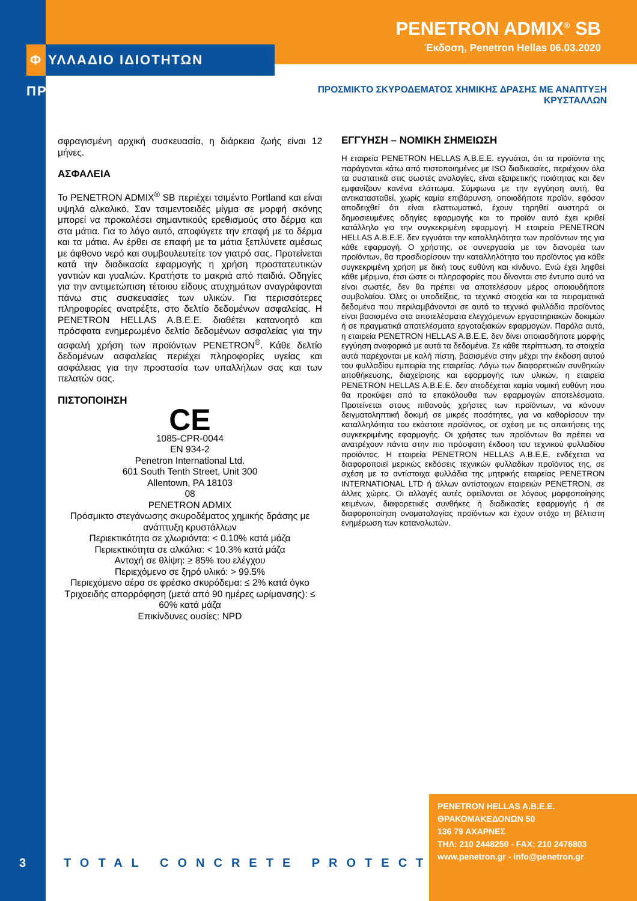PENETRON ADMIX<sup>®</sup> SB
Έκδοση, Penetron Hellas 06.03.2020
Φ ΥΛΛΑΔΙΟ ΙΔΙΟΤΗΤΩΝ ΠΡΟΪΟΝΤΟΣ
ΠΡΟΣΜΙΚΤΟ ΣΚΥΡΟΔΕΜΑΤΟΣ ΧΗΜΙΚΗΣ ΔΡΑΣΗΣ ΜΕ ΑΝΑΠΤΥΞΗ ΚΡΥΣΤΑΛΛΩΝ
σφραγισμένη αρχική συσκευασία, η διάρκεια ζωής είναι 12 μήνες.
ΑΣΦΑΛΕΙΑ
Το PENETRON ADMIX<sup>®</sup> SB περιέχει τσιμέντο Portland και είναι υψηλά αλκαλικό. Σαν τσιμεντοειδές μίγμα σε μορφή σκόνης μπορεί να προκαλέσει σημαντικούς ερεθισμούς στο δέρμα και στα μάτια. Για το λόγο αυτό, αποφύγετε την επαφή με το δέρμα και τα μάτια. Αν έρθει σε επαφή με τα μάτια ξεπλύνετε αμέσως με άφθονο νερό και συμβουλευτείτε τον γιατρό σας. Προτείνεται κατά την διαδικασία εφαρμογής η χρήση προστατευτικών γαντιών και γυαλιών. Κρατήστε το μακριά από παιδιά. Οδηγίες για την αντιμετώπιση τέτοιου είδους ατυχημάτων αναγράφονται πάνω στις συσκευασίες των υλικών. Για περισσότερες πληροφορίες ανατρέξτε, στο δελτίο δεδομένων ασφαλείας. Η PENETRON HELLAS A.B.E.E. διαθέτει κατανοητό και πρόσφατα ενημερωμένο δελτίο δεδομένων ασφαλείας για την ασφαλή χρήση των προϊόντων PENETRON<sup>®</sup>. Κάθε δελτίο δεδομένων ασφαλείας περιέχει πληροφορίες υγείας και ασφάλειας για την προστασία των υπαλλήλων σας και των πελατών σας.
ΠΙΣΤΟΠΟΙΗΣΗ
CE
1085-CPR-0044
EN 934-2
Penetron International Ltd.
601 South Tenth Street, Unit 300
Allentown, PA 18103
08
PENETRON ADMIX
Πρόσμικτο στεγάνωσης σκυροδέματος χημικής δράσης με ανάπτυξη κρυστάλλων
Περιεκτικότητα σε χλωριόντα: < 0.10% κατά μάζα
Περιεκτικότητα σε αλκάλια: < 10.3% κατά μάζα
Αντοχή σε θλίψη: ≥ 85% του ελέγχου
Περιεχόμενο σε ξηρό υλικό: > 99.5%
Περιεχόμενο αέρα σε φρέσκο σκυρόδεμα: ≤ 2% κατά όγκο
Τριχοειδής απορρόφηση (μετά από 90 ημέρες ωρίμανσης): ≤ 60% κατά μάζα
Επικίνδυνες ουσίες: NPD
ΕΓΓΥΗΣΗ – ΝΟΜΙΚΗ ΣΗΜΕΙΩΣΗ
Η εταιρεία PENETRON HELLAS A.B.E.E. εγγυάται, ότι τα προϊόντα της παράγονται κάτω από πιστοποιημένες με ISO διαδικασίες, περιέχουν όλα τα συστατικά στις σωστές αναλογίες, είναι εξαιρετικής ποιότητας και δεν εμφανίζουν κανένα ελάττωμα. Σύμφωνα με την εγγύηση αυτή, θα αντικατασταθεί, χωρίς καμία επιβάρυνση, οποιοδήποτε προϊόν, εφόσον αποδειχθεί ότι είναι ελαττωματικό, έχουν τηρηθεί αυστηρά οι δημοσιευμένες οδηγίες εφαρμογής και το προϊόν αυτό έχει κριθεί κατάλληλο για την συγκεκριμένη εφαρμογή. Η εταιρεία PENETRON HELLAS A.B.E.E. δεν εγγυάται την καταλληλότητα των προϊόντων της για κάθε εφαρμογή. Ο χρήστης, σε συνεργασία με τον διανομέα των προϊόντων, θα προσδιορίσουν την καταλληλότητα του προϊόντος για κάθε συγκεκριμένη χρήση με δική τους ευθύνη και κίνδυνο. Ενώ έχει ληφθεί κάθε μέριμνα, έτσι ώστε οι πληροφορίες που δίνονται στο έντυπο αυτό να είναι σωστές, δεν θα πρέπει να αποτελέσουν μέρος οποιουδήποτε συμβολαίου. Όλες οι υποδείξεις, τα τεχνικά στοιχεία και τα πειραματικά δεδομένα που περιλαμβάνονται σε αυτό το τεχνικό φυλλάδιο προϊόντος είναι βασισμένα στα αποτελέσματα ελεγχόμενων εργαστηριακών δοκιμών ή σε πραγματικά αποτελέσματα εργοταξιακών εφαρμογών. Παρόλα αυτά, η εταιρεία PENETRON HELLAS A.B.E.E. δεν δίνει οποιασδήποτε μορφής εγγύηση αναφορικά με αυτά τα δεδομένα. Σε κάθε περίπτωση, τα στοιχεία αυτά παρέχονται με καλή πίστη, βασισμένα στην μέχρι την έκδοση αυτού του φυλλαδίου εμπειρία της εταιρείας. Λόγω των διαφορετικών συνθηκών αποθήκευσης, διαχείρισης και εφαρμογής των υλικών, η εταιρεία PENETRON HELLAS A.B.E.E. δεν αποδέχεται καμία νομική ευθύνη που θα προκύψει από τα επακόλουθα των εφαρμογών αποτελέσματα. Προτείνεται στους πιθανούς χρήστες των προϊόντων, να κάνουν δειγματοληπτική δοκιμή σε μικρές ποσότητες, για να καθορίσουν την καταλληλότητα του εκάστοτε προϊόντος, σε σχέση με τις απαιτήσεις της συγκεκριμένης εφαρμογής. Οι χρήστες των προϊόντων θα πρέπει να ανατρέχουν πάντα στην πιο πρόσφατη έκδοση του τεχνικού φυλλαδίου προϊόντος. Η εταιρεία PENETRON HELLAS A.B.E.E. ενδέχεται να διαφοροποιεί μερικώς εκδόσεις τεχνικών φυλλαδίων προϊόντος της, σε σχέση με τα αντίστοιχα φυλλάδια της μητρικής εταιρείας PENETRON INTERNATIONAL LTD ή άλλων αντίστοιχων εταιρειών PENETRON, σε άλλες χώρες. Οι αλλαγές αυτές οφείλονται σε λόγους μορφοποίησης κειμένων, διαφορετικές συνθήκες ή διαδικασίες εφαρμογής ή σε διαφοροποίηση ονοματολογίας προϊόντων και έχουν στόχο τη βέλτιστη ενημέρωση των καταναλωτών.
3 TOTAL CONCRETE PROTECTION
PENETRON HELLAS A.B.E.E.
ΘΡΑΚΟΜΑΚΕΔΟΝΩΝ 50
136 79 ΑΧΑΡΝΕΣ
ΤΗΛ: 210 2448250 - FAX: 210 2476803
www.penetron.gr - info@penetron.gr